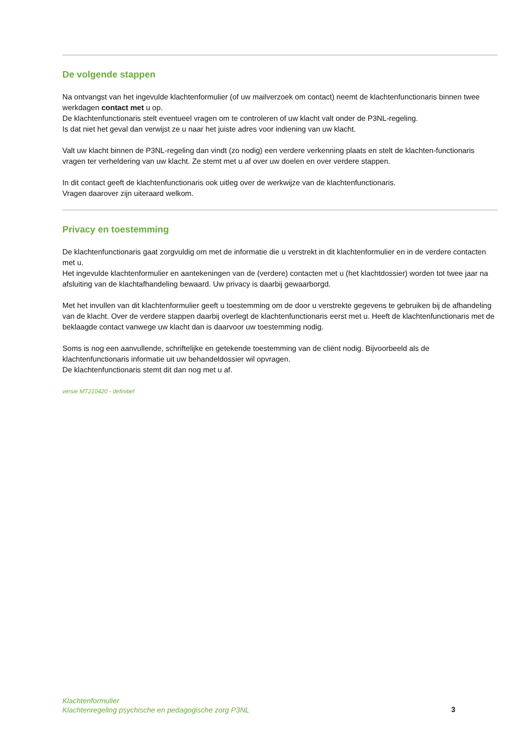De volgende stappen
Na ontvangst van het ingevulde klachtenformulier (of uw mailverzoek om contact) neemt de klachtenfunctionaris binnen twee werkdagen contact met u op.
De klachtenfunctionaris stelt eventueel vragen om te controleren of uw klacht valt onder de P3NL-regeling.
Is dat niet het geval dan verwijst ze u naar het juiste adres voor indiening van uw klacht.
Valt uw klacht binnen de P3NL-regeling dan vindt (zo nodig) een verdere verkenning plaats en stelt de klachten-functionaris vragen ter verheldering van uw klacht. Ze stemt met u af over uw doelen en over verdere stappen.
In dit contact geeft de klachtenfunctionaris ook uitleg over de werkwijze van de klachtenfunctionaris.
Vragen daarover zijn uiteraard welkom.
Privacy en toestemming
De klachtenfunctionaris gaat zorgvuldig om met de informatie die u verstrekt in dit klachtenformulier en in de verdere contacten met u.
Het ingevulde klachtenformulier en aantekeningen van de (verdere) contacten met u (het klachtdossier) worden tot twee jaar na afsluiting van de klachtafhandeling bewaard. Uw privacy is daarbij gewaarborgd.
Met het invullen van dit klachtenformulier geeft u toestemming om de door u verstrekte gegevens te gebruiken bij de afhandeling van de klacht. Over de verdere stappen daarbij overlegt de klachtenfunctionaris eerst met u. Heeft de klachtenfunctionaris met de beklaagde contact vanwege uw klacht dan is daarvoor uw toestemming nodig.
Soms is nog een aanvullende, schriftelijke en getekende toestemming van de cliënt nodig. Bijvoorbeeld als de klachtenfunctionaris informatie uit uw behandeldossier wil opvragen.
De klachtenfunctionaris stemt dit dan nog met u af.
versie MT210420 - definitief
Klachtenformulier
Klachtenregeling psychische en pedagogische zorg P3NL
3